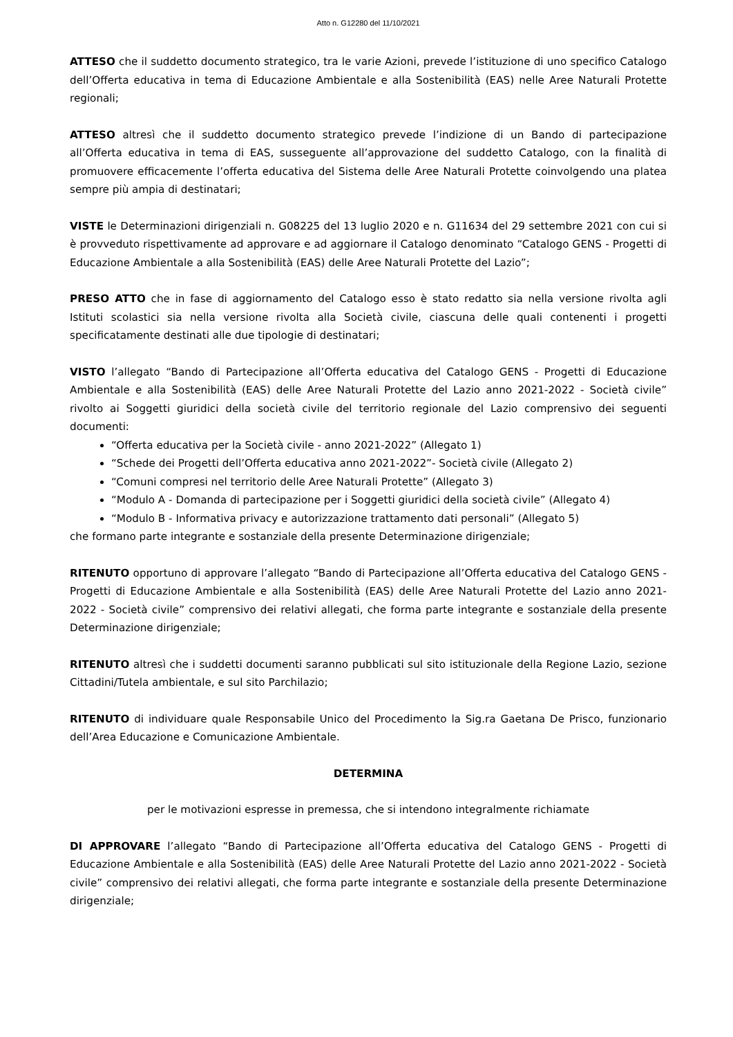Atto n. G12280 del 11/10/2021
ATTESO che il suddetto documento strategico, tra le varie Azioni, prevede l’istituzione di uno specifico Catalogo dell’Offerta educativa in tema di Educazione Ambientale e alla Sostenibilità (EAS) nelle Aree Naturali Protette regionali;
ATTESO altresì che il suddetto documento strategico prevede l’indizione di un Bando di partecipazione all’Offerta educativa in tema di EAS, susseguente all’approvazione del suddetto Catalogo, con la finalità di promuovere efficacemente l’offerta educativa del Sistema delle Aree Naturali Protette coinvolgendo una platea sempre più ampia di destinatari;
VISTE le Determinazioni dirigenziali n. G08225 del 13 luglio 2020 e n. G11634 del 29 settembre 2021 con cui si è provveduto rispettivamente ad approvare e ad aggiornare il Catalogo denominato “Catalogo GENS - Progetti di Educazione Ambientale a alla Sostenibilità (EAS) delle Aree Naturali Protette del Lazio”;
PRESO ATTO che in fase di aggiornamento del Catalogo esso è stato redatto sia nella versione rivolta agli Istituti scolastici sia nella versione rivolta alla Società civile, ciascuna delle quali contenenti i progetti specificatamente destinati alle due tipologie di destinatari;
VISTO l’allegato “Bando di Partecipazione all’Offerta educativa del Catalogo GENS - Progetti di Educazione Ambientale e alla Sostenibilità (EAS) delle Aree Naturali Protette del Lazio anno 2021-2022 - Società civile” rivolto ai Soggetti giuridici della società civile del territorio regionale del Lazio comprensivo dei seguenti documenti:
“Offerta educativa per la Società civile - anno 2021-2022” (Allegato 1)
“Schede dei Progetti dell’Offerta educativa anno 2021-2022”- Società civile (Allegato 2)
“Comuni compresi nel territorio delle Aree Naturali Protette” (Allegato 3)
“Modulo A - Domanda di partecipazione per i Soggetti giuridici della società civile” (Allegato 4)
“Modulo B - Informativa privacy e autorizzazione trattamento dati personali” (Allegato 5)
che formano parte integrante e sostanziale della presente Determinazione dirigenziale;
RITENUTO opportuno di approvare l’allegato “Bando di Partecipazione all’Offerta educativa del Catalogo GENS - Progetti di Educazione Ambientale e alla Sostenibilità (EAS) delle Aree Naturali Protette del Lazio anno 2021-2022 - Società civile” comprensivo dei relativi allegati, che forma parte integrante e sostanziale della presente Determinazione dirigenziale;
RITENUTO altresì che i suddetti documenti saranno pubblicati sul sito istituzionale della Regione Lazio, sezione Cittadini/Tutela ambientale, e sul sito Parchilazio;
RITENUTO di individuare quale Responsabile Unico del Procedimento la Sig.ra Gaetana De Prisco, funzionario dell’Area Educazione e Comunicazione Ambientale.
DETERMINA
per le motivazioni espresse in premessa, che si intendono integralmente richiamate
DI APPROVARE l’allegato “Bando di Partecipazione all’Offerta educativa del Catalogo GENS - Progetti di Educazione Ambientale e alla Sostenibilità (EAS) delle Aree Naturali Protette del Lazio anno 2021-2022 - Società civile” comprensivo dei relativi allegati, che forma parte integrante e sostanziale della presente Determinazione dirigenziale;